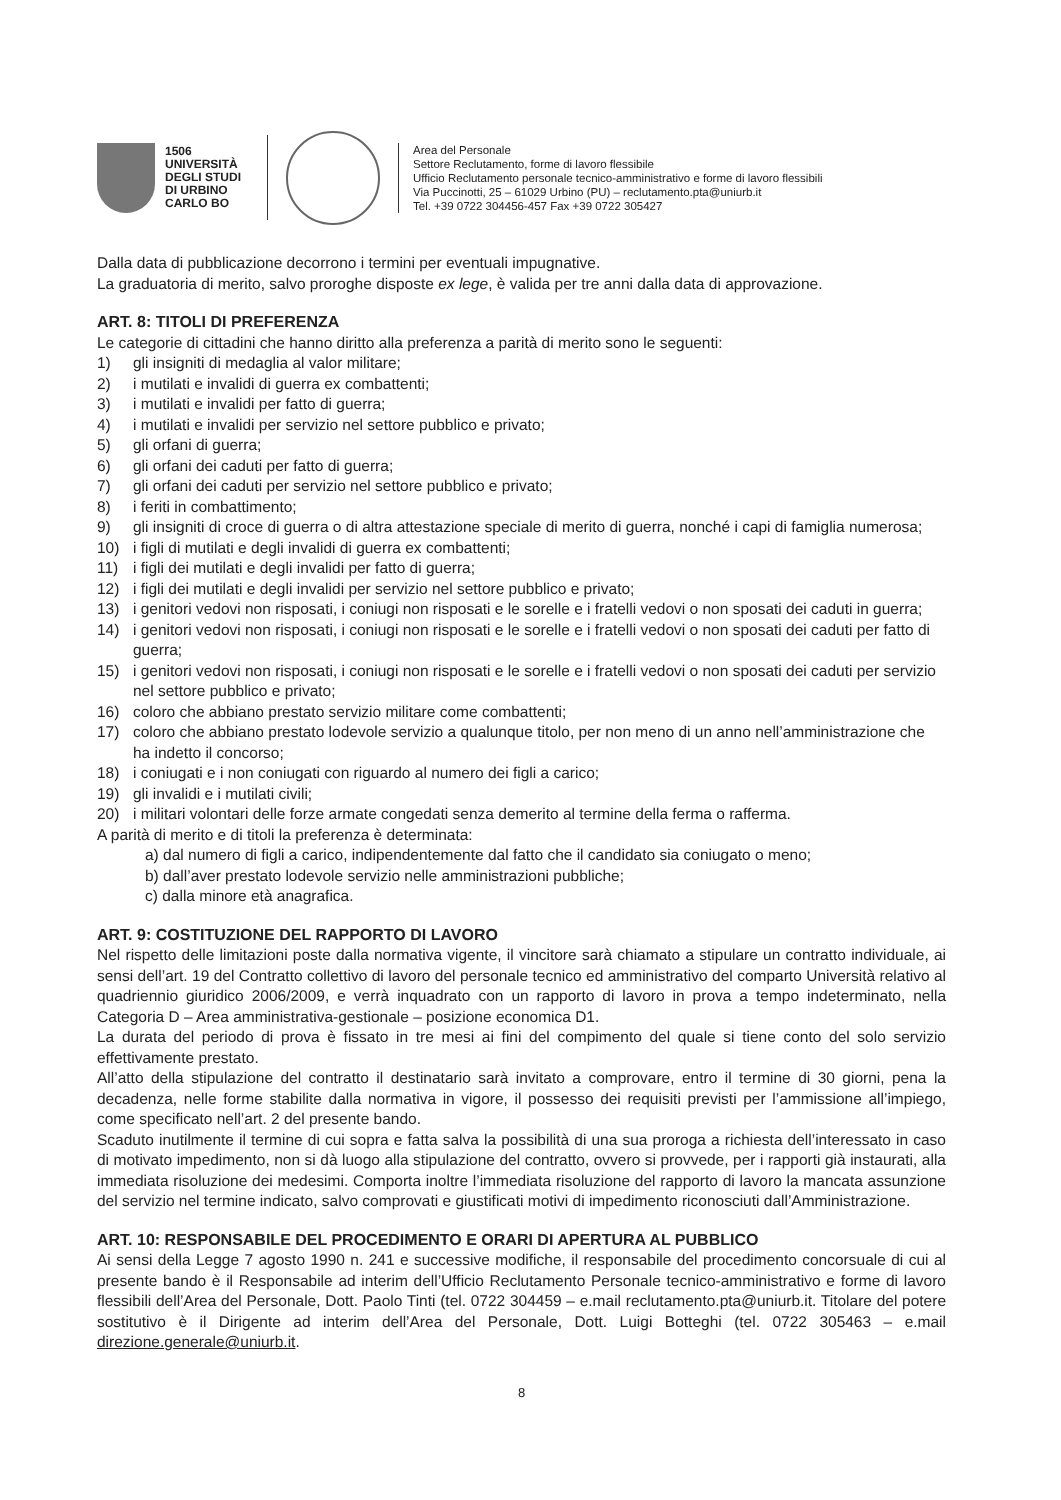1506
UNIVERSITÀ
DEGLI STUDI
DI URBINO
CARLO BO
Area del Personale
Settore Reclutamento, forme di lavoro flessibile
Ufficio Reclutamento personale tecnico-amministrativo e forme di lavoro flessibili
Via Puccinotti, 25 – 61029 Urbino (PU) – reclutamento.pta@uniurb.it
Tel. +39 0722 304456-457 Fax +39 0722 305427
Dalla data di pubblicazione decorrono i termini per eventuali impugnative.
La graduatoria di merito, salvo proroghe disposte ex lege, è valida per tre anni dalla data di approvazione.
ART. 8: TITOLI DI PREFERENZA
Le categorie di cittadini che hanno diritto alla preferenza a parità di merito sono le seguenti:
1) gli insigniti di medaglia al valor militare;
2) i mutilati e invalidi di guerra ex combattenti;
3) i mutilati e invalidi per fatto di guerra;
4) i mutilati e invalidi per servizio nel settore pubblico e privato;
5) gli orfani di guerra;
6) gli orfani dei caduti per fatto di guerra;
7) gli orfani dei caduti per servizio nel settore pubblico e privato;
8) i feriti in combattimento;
9) gli insigniti di croce di guerra o di altra attestazione speciale di merito di guerra, nonché i capi di famiglia numerosa;
10) i figli di mutilati e degli invalidi di guerra ex combattenti;
11) i figli dei mutilati e degli invalidi per fatto di guerra;
12) i figli dei mutilati e degli invalidi per servizio nel settore pubblico e privato;
13) i genitori vedovi non risposati, i coniugi non risposati e le sorelle e i fratelli vedovi o non sposati dei caduti in guerra;
14) i genitori vedovi non risposati, i coniugi non risposati e le sorelle e i fratelli vedovi o non sposati dei caduti per fatto di guerra;
15) i genitori vedovi non risposati, i coniugi non risposati e le sorelle e i fratelli vedovi o non sposati dei caduti per servizio nel settore pubblico e privato;
16) coloro che abbiano prestato servizio militare come combattenti;
17) coloro che abbiano prestato lodevole servizio a qualunque titolo, per non meno di un anno nell’amministrazione che ha indetto il concorso;
18) i coniugati e i non coniugati con riguardo al numero dei figli a carico;
19) gli invalidi e i mutilati civili;
20) i militari volontari delle forze armate congedati senza demerito al termine della ferma o rafferma.
A parità di merito e di titoli la preferenza è determinata:
a) dal numero di figli a carico, indipendentemente dal fatto che il candidato sia coniugato o meno;
b) dall’aver prestato lodevole servizio nelle amministrazioni pubbliche;
c) dalla minore età anagrafica.
ART. 9: COSTITUZIONE DEL RAPPORTO DI LAVORO
Nel rispetto delle limitazioni poste dalla normativa vigente, il vincitore sarà chiamato a stipulare un contratto individuale, ai sensi dell’art. 19 del Contratto collettivo di lavoro del personale tecnico ed amministrativo del comparto Università relativo al quadriennio giuridico 2006/2009, e verrà inquadrato con un rapporto di lavoro in prova a tempo indeterminato, nella Categoria D – Area amministrativa-gestionale – posizione economica D1.
La durata del periodo di prova è fissato in tre mesi ai fini del compimento del quale si tiene conto del solo servizio effettivamente prestato.
All’atto della stipulazione del contratto il destinatario sarà invitato a comprovare, entro il termine di 30 giorni, pena la decadenza, nelle forme stabilite dalla normativa in vigore, il possesso dei requisiti previsti per l’ammissione all’impiego, come specificato nell’art. 2 del presente bando.
Scaduto inutilmente il termine di cui sopra e fatta salva la possibilità di una sua proroga a richiesta dell’interessato in caso di motivato impedimento, non si dà luogo alla stipulazione del contratto, ovvero si provvede, per i rapporti già instaurati, alla immediata risoluzione dei medesimi. Comporta inoltre l’immediata risoluzione del rapporto di lavoro la mancata assunzione del servizio nel termine indicato, salvo comprovati e giustificati motivi di impedimento riconosciuti dall’Amministrazione.
ART. 10: RESPONSABILE DEL PROCEDIMENTO E ORARI DI APERTURA AL PUBBLICO
Ai sensi della Legge 7 agosto 1990 n. 241 e successive modifiche, il responsabile del procedimento concorsuale di cui al presente bando è il Responsabile ad interim dell’Ufficio Reclutamento Personale tecnico-amministrativo e forme di lavoro flessibili dell’Area del Personale, Dott. Paolo Tinti (tel. 0722 304459 – e.mail reclutamento.pta@uniurb.it. Titolare del potere sostitutivo è il Dirigente ad interim dell’Area del Personale, Dott. Luigi Botteghi (tel. 0722 305463 – e.mail direzione.generale@uniurb.it.
8